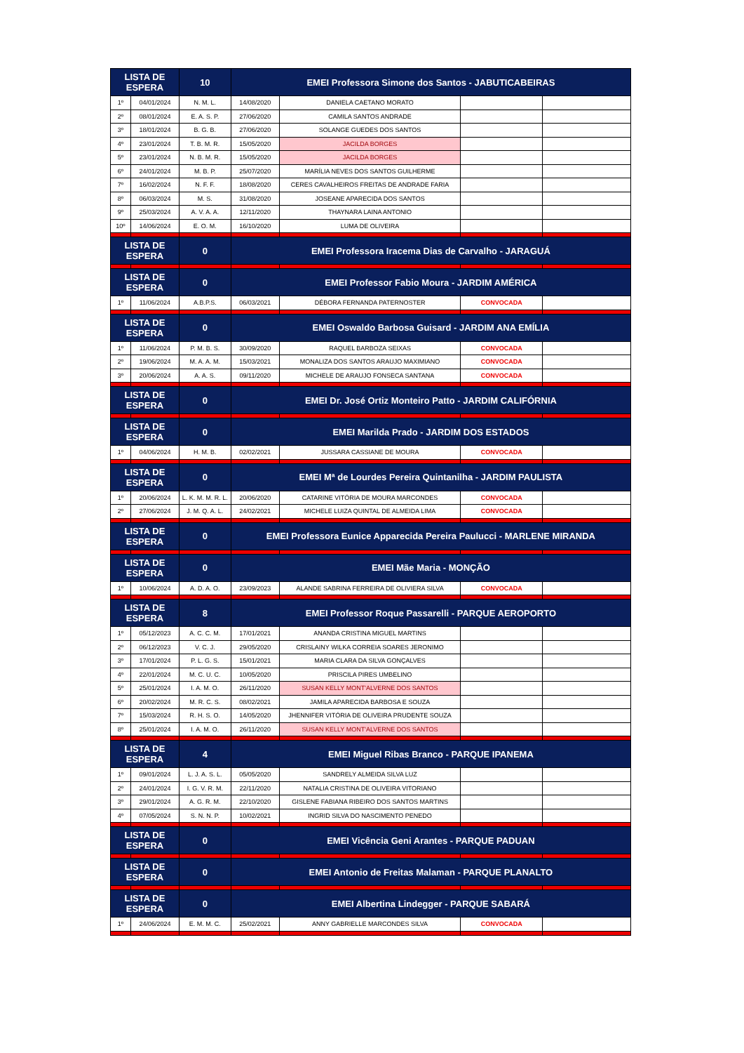| LISTA DE ESPERA | | 10 | EMEI Professora Simone dos Santos - JABUTICABEIRAS | | | |
| --- | --- | --- | --- | --- | --- | --- |
| 1º | 04/01/2024 | N. M. L. | 14/08/2020 | DANIELA CAETANO MORATO | | |
| 2º | 08/01/2024 | E. A. S. P. | 27/06/2020 | CAMILA SANTOS ANDRADE | | |
| 3º | 18/01/2024 | B. G. B. | 27/06/2020 | SOLANGE GUEDES DOS SANTOS | | |
| 4º | 23/01/2024 | T. B. M. R. | 15/05/2020 | JACILDA BORGES | | |
| 5º | 23/01/2024 | N. B. M. R. | 15/05/2020 | JACILDA BORGES | | |
| 6º | 24/01/2024 | M. B. P. | 25/07/2020 | MARÍLIA NEVES DOS SANTOS GUILHERME | | |
| 7º | 16/02/2024 | N. F. F. | 18/08/2020 | CERES CAVALHEIROS FREITAS DE ANDRADE FARIA | | |
| 8º | 06/03/2024 | M. S. | 31/08/2020 | JOSEANE APARECIDA DOS SANTOS | | |
| 9º | 25/03/2024 | A. V. A. A. | 12/11/2020 | THAYNARA LAINA ANTONIO | | |
| 10º | 14/06/2024 | E. O. M. | 16/10/2020 | LUMA DE OLIVEIRA | | |
| LISTA DE ESPERA | | 0 | EMEI Professora Iracema Dias de Carvalho - JARAGUÁ | | | |
| LISTA DE ESPERA | | 0 | EMEI Professor Fabio Moura - JARDIM AMÉRICA | | | |
| 1º | 11/06/2024 | A.B.P.S. | 06/03/2021 | DÉBORA FERNANDA PATERNOSTER | CONVOCADA | |
| LISTA DE ESPERA | | 0 | EMEI Oswaldo Barbosa Guisard - JARDIM ANA EMÍLIA | | | |
| 1º | 11/06/2024 | P. M. B. S. | 30/09/2020 | RAQUEL BARBOZA SEIXAS | CONVOCADA | |
| 2º | 19/06/2024 | M. A. A. M. | 15/03/2021 | MONALIZA DOS SANTOS ARAUJO MAXIMIANO | CONVOCADA | |
| 3º | 20/06/2024 | A. A. S. | 09/11/2020 | MICHELE DE ARAUJO FONSECA SANTANA | CONVOCADA | |
| LISTA DE ESPERA | | 0 | EMEI Dr. José Ortiz Monteiro Patto - JARDIM CALIFÓRNIA | | | |
| LISTA DE ESPERA | | 0 | EMEI Marilda Prado - JARDIM DOS ESTADOS | | | |
| 1º | 04/06/2024 | H. M. B. | 02/02/2021 | JUSSARA CASSIANE DE MOURA | CONVOCADA | |
| LISTA DE ESPERA | | 0 | EMEI Mª de Lourdes Pereira Quintanilha - JARDIM PAULISTA | | | |
| 1º | 20/06/2024 | L. K. M. M. R. L. | 20/06/2020 | CATARINE VITÓRIA DE MOURA MARCONDES | CONVOCADA | |
| 2º | 27/06/2024 | J. M. Q. A. L. | 24/02/2021 | MICHELE LUIZA QUINTAL DE ALMEIDA LIMA | CONVOCADA | |
| LISTA DE ESPERA | | 0 | EMEI Professora Eunice Apparecida Pereira Paulucci - MARLENE MIRANDA | | | |
| LISTA DE ESPERA | | 0 | EMEI Mãe Maria - MONÇÃO | | | |
| 1º | 10/06/2024 | A. D. A. O. | 23/09/2023 | ALANDE SABRINA FERREIRA DE OLIVIERA SILVA | CONVOCADA | |
| LISTA DE ESPERA | | 8 | EMEI Professor Roque Passarelli - PARQUE AEROPORTO | | | |
| 1º | 05/12/2023 | A. C. C. M. | 17/01/2021 | ANANDA CRISTINA MIGUEL MARTINS | | |
| 2º | 06/12/2023 | V. C. J. | 29/05/2020 | CRISLAINY WILKA CORREIA SOARES JERONIMO | | |
| 3º | 17/01/2024 | P. L. G. S. | 15/01/2021 | MARIA CLARA DA SILVA GONÇALVES | | |
| 4º | 22/01/2024 | M. C. U. C. | 10/05/2020 | PRISCILA PIRES UMBELINO | | |
| 5º | 25/01/2024 | I. A. M. O. | 26/11/2020 | SUSAN KELLY MONT'ALVERNE DOS SANTOS | | |
| 6º | 20/02/2024 | M. R. C. S. | 08/02/2021 | JAMILA APARECIDA BARBOSA E SOUZA | | |
| 7º | 15/03/2024 | R. H. S. O. | 14/05/2020 | JHENNIFER VITÓRIA DE OLIVEIRA PRUDENTE SOUZA | | |
| 8º | 25/01/2024 | I. A. M. O. | 26/11/2020 | SUSAN KELLY MONT'ALVERNE DOS SANTOS | | |
| LISTA DE ESPERA | | 4 | EMEI Miguel Ribas Branco - PARQUE IPANEMA | | | |
| 1º | 09/01/2024 | L. J. A. S. L. | 05/05/2020 | SANDRELY ALMEIDA SILVA LUZ | | |
| 2º | 24/01/2024 | I. G. V. R. M. | 22/11/2020 | NATALIA CRISTINA DE OLIVEIRA VITORIANO | | |
| 3º | 29/01/2024 | A. G. R. M. | 22/10/2020 | GISLENE FABIANA RIBEIRO DOS SANTOS MARTINS | | |
| 4º | 07/05/2024 | S. N. N. P. | 10/02/2021 | INGRID SILVA DO NASCIMENTO PENEDO | | |
| LISTA DE ESPERA | | 0 | EMEI Vicência Geni Arantes - PARQUE PADUAN | | | |
| LISTA DE ESPERA | | 0 | EMEI Antonio de Freitas Malaman - PARQUE PLANALTO | | | |
| LISTA DE ESPERA | | 0 | EMEI Albertina Lindegger - PARQUE SABARÁ | | | |
| 1º | 24/06/2024 | E. M. M. C. | 25/02/2021 | ANNY GABRIELLE MARCONDES SILVA | CONVOCADA | |